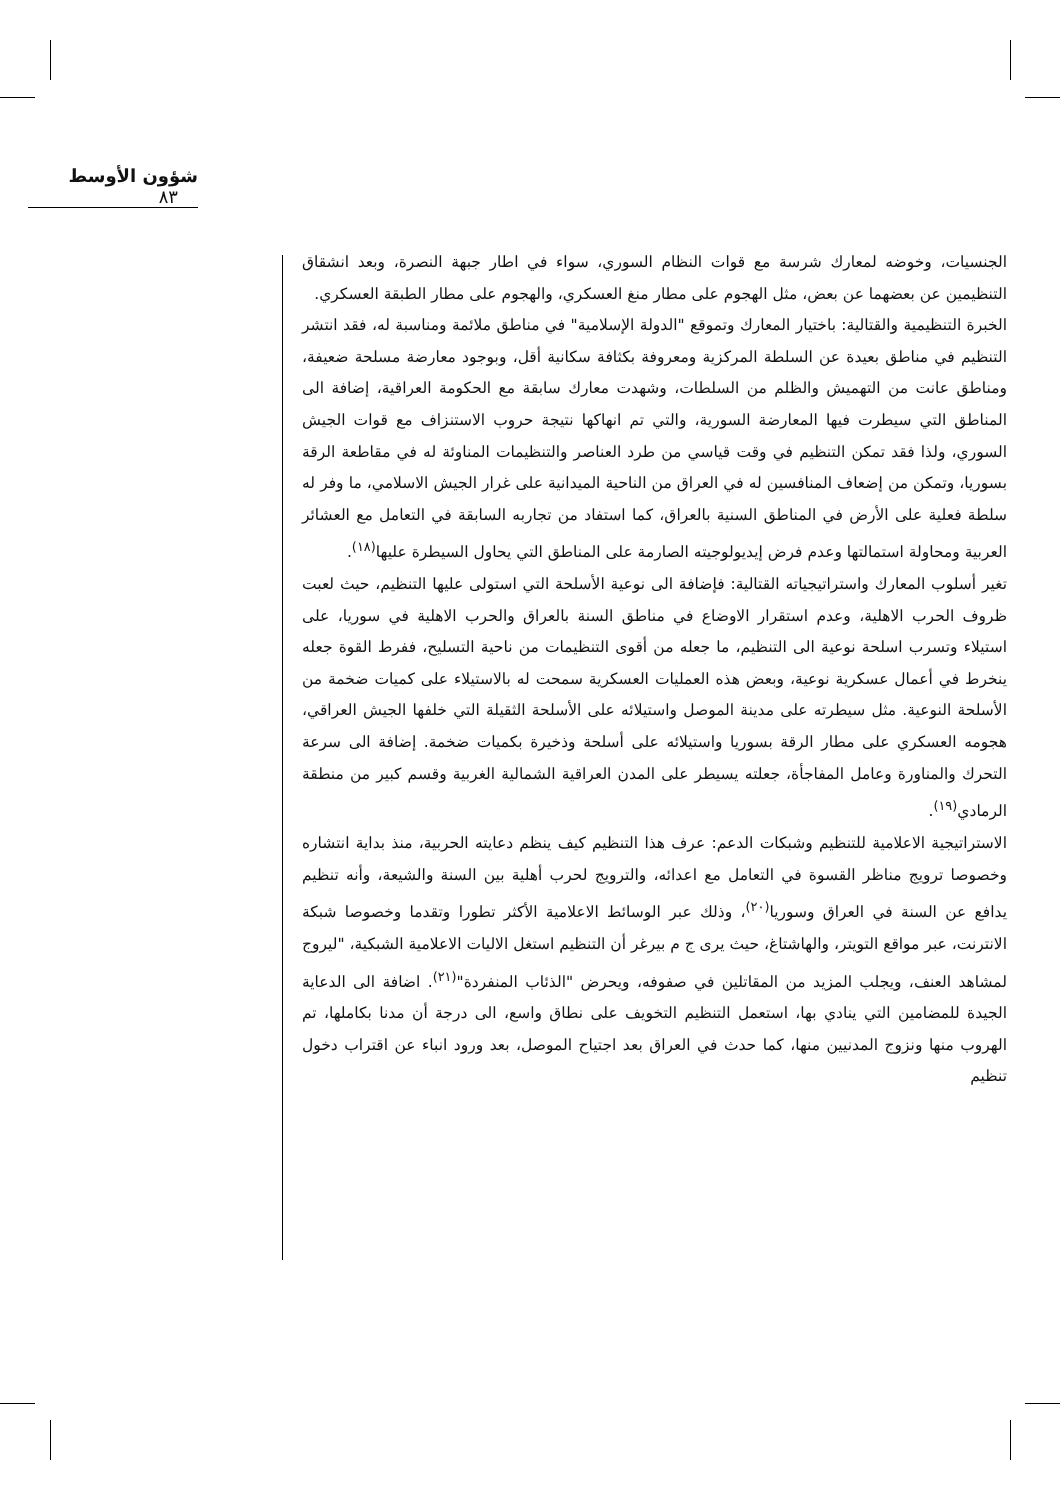شؤون الأوسط ٨٣
الجنسيات، وخوضه لمعارك شرسة مع قوات النظام السوري، سواء في اطار جبهة النصرة، وبعد انشقاق التنظيمين عن بعضهما عن بعض، مثل الهجوم على مطار منغ العسكري، والهجوم على مطار الطبقة العسكري.
الخبرة التنظيمية والقتالية: باختيار المعارك وتموقع "الدولة الإسلامية" في مناطق ملائمة ومناسبة له، فقد انتشر التنظيم في مناطق بعيدة عن السلطة المركزية ومعروفة بكثافة سكانية أقل، وبوجود معارضة مسلحة ضعيفة، ومناطق عانت من التهميش والظلم من السلطات، وشهدت معارك سابقة مع الحكومة العراقية، إضافة الى المناطق التي سيطرت فيها المعارضة السورية، والتي تم انهاكها نتيجة حروب الاستنزاف مع قوات الجيش السوري، ولذا فقد تمكن التنظيم في وقت قياسي من طرد العناصر والتنظيمات المناوئة له في مقاطعة الرقة بسوريا، وتمكن من إضعاف المنافسين له في العراق من الناحية الميدانية على غرار الجيش الاسلامي، ما وفر له سلطة فعلية على الأرض في المناطق السنية بالعراق، كما استفاد من تجاربه السابقة في التعامل مع العشائر العربية ومحاولة استمالتها وعدم فرض إيديولوجيته الصارمة على المناطق التي يحاول السيطرة عليها<sup>(١٨)</sup>.
تغير أسلوب المعارك واستراتيجياته القتالية: فإضافة الى نوعية الأسلحة التي استولى عليها التنظيم، حيث لعبت ظروف الحرب الاهلية، وعدم استقرار الاوضاع في مناطق السنة بالعراق والحرب الاهلية في سوريا، على استيلاء وتسرب اسلحة نوعية الى التنظيم، ما جعله من أقوى التنظيمات من ناحية التسليح، ففرط القوة جعله ينخرط في أعمال عسكرية نوعية، وبعض هذه العمليات العسكرية سمحت له بالاستيلاء على كميات ضخمة من الأسلحة النوعية. مثل سيطرته على مدينة الموصل واستيلائه على الأسلحة الثقيلة التي خلفها الجيش العراقي، هجومه العسكري على مطار الرقة بسوريا واستيلائه على أسلحة وذخيرة بكميات ضخمة. إضافة الى سرعة التحرك والمناورة وعامل المفاجأة، جعلته يسيطر على المدن العراقية الشمالية الغربية وقسم كبير من منطقة الرمادي<sup>(١٩)</sup>.
الاستراتيجية الاعلامية للتنظيم وشبكات الدعم: عرف هذا التنظيم كيف ينظم دعايته الحربية، منذ بداية انتشاره وخصوصا ترويج مناظر القسوة في التعامل مع اعدائه، والترويج لحرب أهلية بين السنة والشيعة، وأنه تنظيم يدافع عن السنة في العراق وسوريا<sup>(٢٠)</sup>، وذلك عبر الوسائط الاعلامية الأكثر تطورا وتقدما وخصوصا شبكة الانترنت، عبر مواقع التويتر، والهاشتاغ، حيث يرى ج م بيرغر أن التنظيم استغل الاليات الاعلامية الشبكية، "ليروج لمشاهد العنف، ويجلب المزيد من المقاتلين في صفوفه، ويحرض "الذئاب المنفردة"<sup>(٢١)</sup>. اضافة الى الدعاية الجيدة للمضامين التي ينادي بها، استعمل التنظيم التخويف على نطاق واسع، الى درجة أن مدنا بكاملها، تم الهروب منها ونزوج المدنيين منها، كما حدث في العراق بعد اجتياح الموصل، بعد ورود انباء عن اقتراب دخول تنظيم